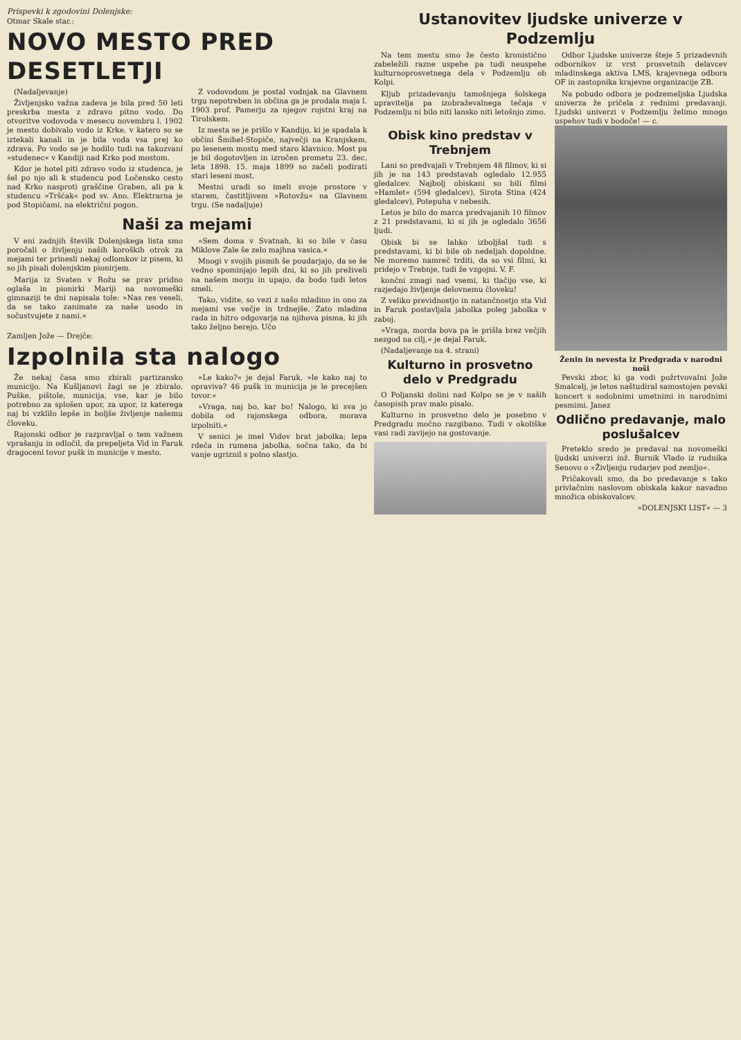Prispevki k zgodovini Dolenjske:
Otmar Skale star.:
NOVO MESTO PRED DESETLETJI
(Nadaljevanje)
Življenjsko važna zadeva je bila pred 50 leti preskrba mesta z zdravo pitno vodo. Do otvoritve vodovoda v mesecu novembru l. 1902 je mesto dobivalo vodo iz Krke, v katero so se iztekali kanali in je bila voda vsa prej ko zdrava. Po vodo se je hodilo tudi na takozvani »studenec« v Kandiji nad Krko pod mostom.
Kdor je hotel piti zdravo vodo iz studenca, je šel po njo ali k studencu pod Ločensko cesto nad Krko nasproti graščine Graben, ali pa k studencu »Tršćak« pod sv. Ano. Elektrarna je pod Stopičami, na električni pogon.
Z vodovodom je postal vodnjak na Glavnem trgu nepotreben in občina ga je prodala maja l. 1903 prof. Pamerju za njegov rojstni kraj na Tirolskem.
Iz mesta se je prišlo v Kandijo, ki je spadala k občini Šmihel-Stopiče, največji na Kranjskem, po lesenem mostu med staro klavnico. Most pa je bil dogotovljen in izročen prometu 23. dec. leta 1898. 15. maja 1899 so začeli podirati stari leseni most.
Mestni uradi so imeli svoje prostore v starem, častitljivem »Rotovžu« na Glavnem trgu. (Se nadaljuje)
Naši za mejami
V eni zadnjih številk Dolenjskega lista smo poročali o življenju naših koroških otrok za mejami ter prinesli nekaj odlomkov iz pisem, ki so jih pisali dolenjskim pionirjem.
Marija iz Svaten v Rožu se prav pridno oglaša in pionirki Mariji na novomeški gimnaziji te dni napisala tole: »Nas res veseli, da se tako zanimate za naše usodo in sočustvujete z nami.«
»Sem doma v Svatnah, ki so bile v času Miklove Zale še zelo majhna vasica.«
Mnogi v svojih pismih še poudarjajo, da se še vedno spominjajo lepih dni, ki so jih preživeli na našem morju in upajo, da bodo tudi letos smeli.
Tako, vidite, so vezi z našo mladino in ono za mejami vse večje in trdnejše. Zato mladina rada in hitro odgovarja na njihova pisma, ki jih tako željno berejo. Učo
Zamljen Jože — Drejče:
Izpolnila sta nalogo
Že nekaj časa smo zbirali partizansko municijo. Na Kušljanovi žagi se je zbiralo. Puške, pištole, municija, vse, kar je bilo potrebno za splošen upor, za upor, iz katerega naj bi vzklilo lepše in boljše življenje našemu človeku.
Rajonski odbor je razpravljal o tem važnem vprašanju in odločil, da prepeljeta Vid in Faruk dragoceni tovor pušk in municije v mesto.
»Le kako?« je dejal Faruk, »le kako naj to opraviva? 46 pušk in municija je le precejšen tovor.«
»Vraga, naj bo, kar bo! Nalogo, ki sva jo dobila od rajonskega odbora, morava izpolniti.«
V senici je imel Vidov brat jabolka; lepa rdeča in rumena jabolka, sočna tako, da bi vanje ugriznil s polno slastjo.
Ustanovitev ljudske univerze v Podzemlju
Na tem mestu smo že često kronistično zabeležili razne uspehe pa tudi neuspehe kulturnoprosvetnega dela v Podzemlju ob Kolpi.
Kljub prizadevanju tamošnjega šolskega upravitelja pa izobraževalnega tečaja v Podzemlju ni bilo niti lansko niti letošnjo zimo.
Odbor Ljudske univerze šteje 5 prizadevnih odbornikov iz vrst prosvetnih delavcev mladinskega aktiva LMS, krajevnega odbora OF in zastopnika krajevne organizacije ZB.
Na pobudo odbora je podzemeljska Ljudska univerza že pričela z rednimi predavanji. Ljudski univerzi v Podzemlju želimo mnogo uspehov tudi v bodoče! — c.
Obisk kino predstav v Trebnjem
Lani so predvajali v Trebnjem 48 filmov, ki si jih je na 143 predstavah ogledalo 12.955 gledalcev. Najbolj obiskani so bili filmi »Hamlet« (594 gledalcev), Sirota Stina (424 gledalcev), Potepuha v nebesih.
Letos je bilo do marca predvajanih 10 filmov z 21 predstavami, ki si jih je ogledalo 3656 ljudi.
Obisk bi se lahko izboljšal tudi s predstavami, ki bi bile ob nedeljah dopoldne. Ne moremo namreč trditi, da so vsi filmi, ki pridejo v Trebnje, tudi že vzgojni. V. F.
končni zmagi nad vsemi, ki tlačijo vse, ki razjedajo življenje delovnemu človeku!
Z veliko previdnostjo in natančnostjo sta Vid in Faruk postavljala jabolka poleg jabolka v zaboj.
»Vraga, morda bova pa le prišla brez večjih nezgod na cilj,« je dejal Faruk.
(Nadaljevanje na 4. strani)
Kulturno in prosvetno delo v Predgradu
O Poljanski dolini nad Kolpo se je v naših časopisih prav malo pisalo.
Kulturno in prosvetno delo je posebno v Predgradu močno razgibano. Tudi v okoliške vasi radi zavijejo na gostovanje.
Ženin in nevesta iz Predgrada v narodni noši
Pevski zbor, ki ga vodi požrtvovalni Jože Smalcelj, je letos naštudiral samostojen pevski koncert s sodobnimi umetnimi in narodnimi pesmimi. Janez
Odlično predavanje, malo poslušalcev
Preteklo sredo je predaval na novomeški ljudski univerzi inž. Burnik Vlado iz rudnika Senovo o »Življenju rudarjev pod zemljo«.
Pričakovali smo, da bo predavanje s tako privlačnim naslovom obiskala kakor navadno množica obiskovalcev.
»DOLENJSKI LIST« — 3